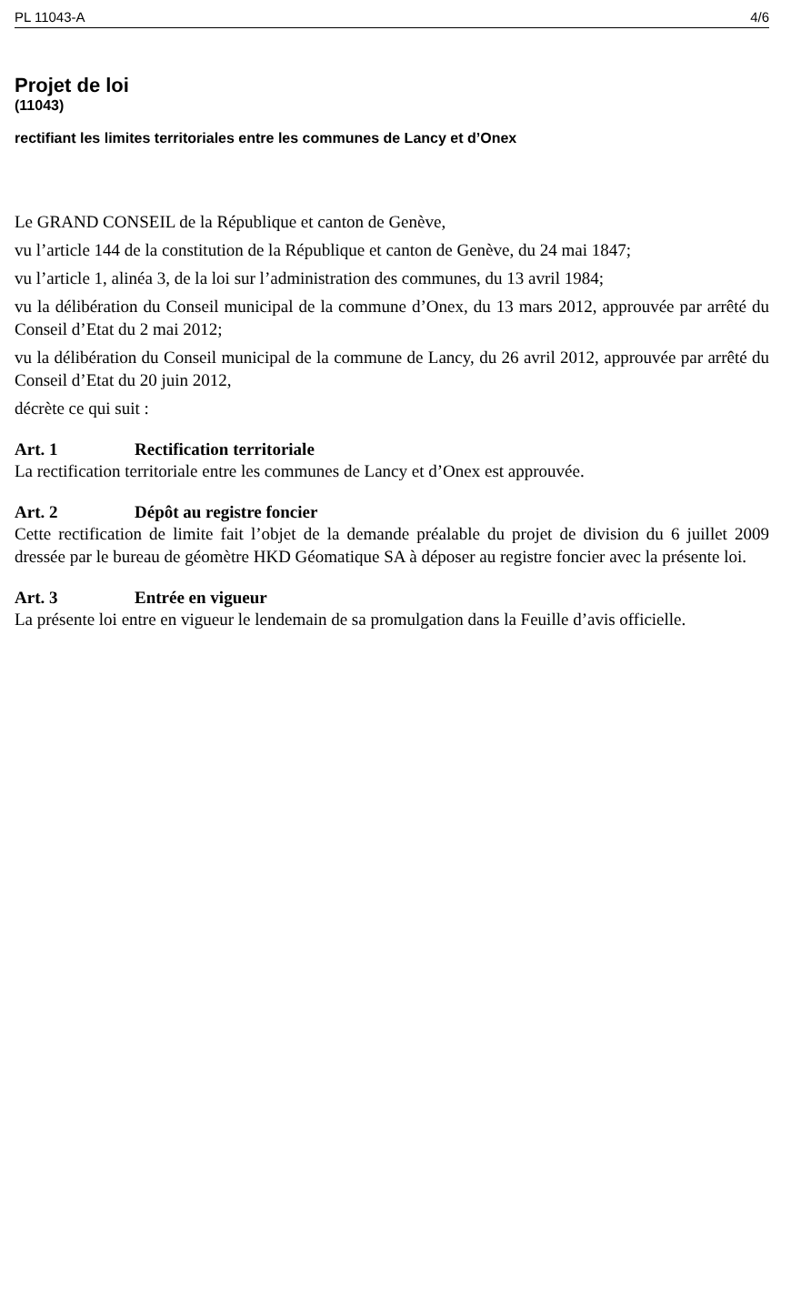PL 11043-A 4/6
Projet de loi
(11043)
rectifiant les limites territoriales entre les communes de Lancy et d’Onex
Le GRAND CONSEIL de la République et canton de Genève,
vu l’article 144 de la constitution de la République et canton de Genève, du 24 mai 1847;
vu l’article 1, alinéa 3, de la loi sur l’administration des communes, du 13 avril 1984;
vu la délibération du Conseil municipal de la commune d’Onex, du 13 mars 2012, approuvée par arrêté du Conseil d’Etat du 2 mai 2012;
vu la délibération du Conseil municipal de la commune de Lancy, du 26 avril 2012, approuvée par arrêté du Conseil d’Etat du 20 juin 2012,
décrète ce qui suit :
Art. 1 Rectification territoriale
La rectification territoriale entre les communes de Lancy et d’Onex est approuvée.
Art. 2 Dépôt au registre foncier
Cette rectification de limite fait l’objet de la demande préalable du projet de division du 6 juillet 2009 dressée par le bureau de géomètre HKD Géomatique SA à déposer au registre foncier avec la présente loi.
Art. 3 Entrée en vigueur
La présente loi entre en vigueur le lendemain de sa promulgation dans la Feuille d’avis officielle.